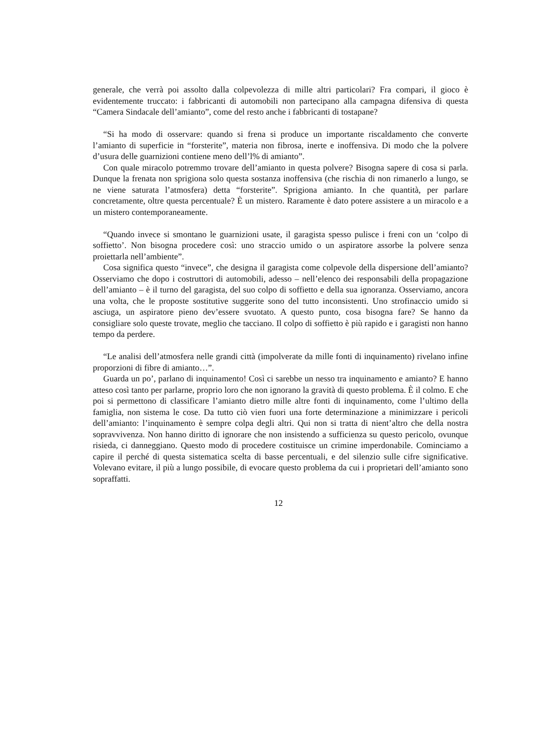generale, che verrà poi assolto dalla colpevolezza di mille altri particolari? Fra compari, il gioco è evidentemente truccato: i fabbricanti di automobili non partecipano alla campagna difensiva di questa “Camera Sindacale dell’amianto”, come del resto anche i fabbricanti di tostapane?
“Si ha modo di osservare: quando si frena si produce un importante riscaldamento che converte l’amianto di superficie in “forsterite”, materia non fibrosa, inerte e inoffensiva. Di modo che la polvere d’usura delle guarnizioni contiene meno dell’l% di amianto”.
Con quale miracolo potremmo trovare dell’amianto in questa polvere? Bisogna sapere di cosa si parla. Dunque la frenata non sprigiona solo questa sostanza inoffensiva (che rischia di non rimanerlo a lungo, se ne viene saturata l’atmosfera) detta “forsterite”. Sprigiona amianto. In che quantità, per parlare concretamente, oltre questa percentuale? È un mistero. Raramente è dato potere assistere a un miracolo e a un mistero contemporaneamente.
“Quando invece si smontano le guarnizioni usate, il garagista spesso pulisce i freni con un ‘colpo di soffietto’. Non bisogna procedere così: uno straccio umido o un aspiratore assorbe la polvere senza proiettarla nell’ambiente”.
Cosa significa questo “invece”, che designa il garagista come colpevole della dispersione dell’amianto? Osserviamo che dopo i costruttori di automobili, adesso – nell’elenco dei responsabili della propagazione dell’amianto – è il turno del garagista, del suo colpo di soffietto e della sua ignoranza. Osserviamo, ancora una volta, che le proposte sostitutive suggerite sono del tutto inconsistenti. Uno strofinaccio umido si asciuga, un aspiratore pieno dev’essere svuotato. A questo punto, cosa bisogna fare? Se hanno da consigliare solo queste trovate, meglio che tacciano. Il colpo di soffietto è più rapido e i garagisti non hanno tempo da perdere.
“Le analisi dell’atmosfera nelle grandi città (impolverate da mille fonti di inquinamento) rivelano infine proporzioni di fibre di amianto…”.
Guarda un po’, parlano di inquinamento! Così ci sarebbe un nesso tra inquinamento e amianto? E hanno atteso così tanto per parlarne, proprio loro che non ignorano la gravità di questo problema. È il colmo. E che poi si permettono di classificare l’amianto dietro mille altre fonti di inquinamento, come l’ultimo della famiglia, non sistema le cose. Da tutto ciò vien fuori una forte determinazione a minimizzare i pericoli dell’amianto: l’inquinamento è sempre colpa degli altri. Qui non si tratta di nient’altro che della nostra sopravvivenza. Non hanno diritto di ignorare che non insistendo a sufficienza su questo pericolo, ovunque risieda, ci danneggiano. Questo modo di procedere costituisce un crimine imperdonabile. Cominciamo a capire il perché di questa sistematica scelta di basse percentuali, e del silenzio sulle cifre significative. Volevano evitare, il più a lungo possibile, di evocare questo problema da cui i proprietari dell’amianto sono sopraffatti.
12